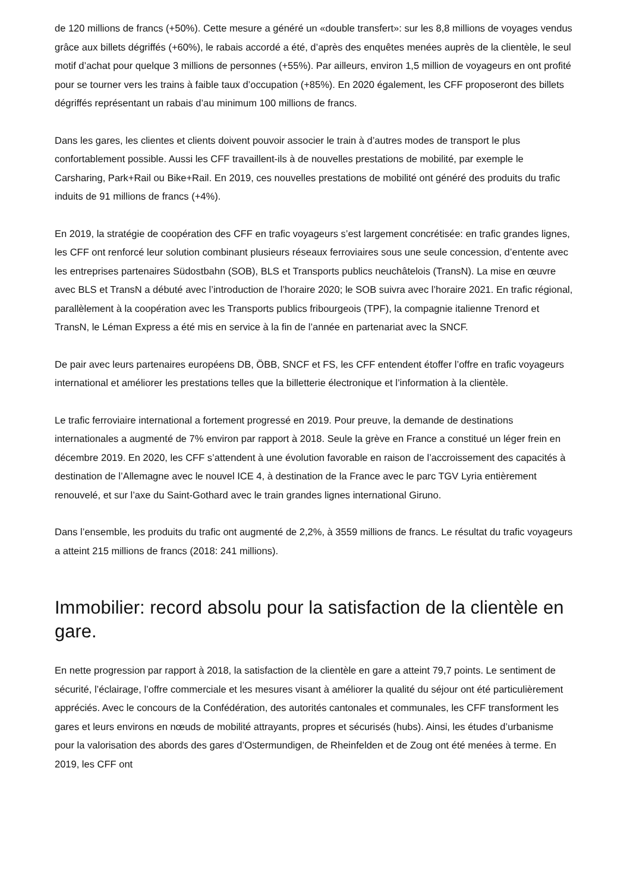de 120 millions de francs (+50%). Cette mesure a généré un «double transfert»: sur les 8,8 millions de voyages vendus grâce aux billets dégriffés (+60%), le rabais accordé a été, d’après des enquêtes menées auprès de la clientèle, le seul motif d’achat pour quelque 3 millions de personnes (+55%). Par ailleurs, environ 1,5 million de voyageurs en ont profité pour se tourner vers les trains à faible taux d’occupation (+85%). En 2020 également, les CFF proposeront des billets dégriffés représentant un rabais d’au minimum 100 millions de francs.
Dans les gares, les clientes et clients doivent pouvoir associer le train à d’autres modes de transport le plus confortablement possible. Aussi les CFF travaillent-ils à de nouvelles prestations de mobilité, par exemple le Carsharing, Park+Rail ou Bike+Rail. En 2019, ces nouvelles prestations de mobilité ont généré des produits du trafic induits de 91 millions de francs (+4%).
En 2019, la stratégie de coopération des CFF en trafic voyageurs s’est largement concrétisée: en trafic grandes lignes, les CFF ont renforcé leur solution combinant plusieurs réseaux ferroviaires sous une seule concession, d’entente avec les entreprises partenaires Südostbahn (SOB), BLS et Transports publics neuchâtelois (TransN). La mise en œuvre avec BLS et TransN a débuté avec l’introduction de l’horaire 2020; le SOB suivra avec l’horaire 2021. En trafic régional, parallèlement à la coopération avec les Transports publics fribourgeois (TPF), la compagnie italienne Trenord et TransN, le Léman Express a été mis en service à la fin de l’année en partenariat avec la SNCF.
De pair avec leurs partenaires européens DB, ÖBB, SNCF et FS, les CFF entendent étoffer l’offre en trafic voyageurs international et améliorer les prestations telles que la billetterie électronique et l’information à la clientèle.
Le trafic ferroviaire international a fortement progressé en 2019. Pour preuve, la demande de destinations internationales a augmenté de 7% environ par rapport à 2018. Seule la grève en France a constitué un léger frein en décembre 2019. En 2020, les CFF s’attendent à une évolution favorable en raison de l’accroissement des capacités à destination de l’Allemagne avec le nouvel ICE 4, à destination de la France avec le parc TGV Lyria entièrement renouvelé, et sur l’axe du Saint-Gothard avec le train grandes lignes international Giruno.
Dans l’ensemble, les produits du trafic ont augmenté de 2,2%, à 3559 millions de francs. Le résultat du trafic voyageurs a atteint 215 millions de francs (2018: 241 millions).
Immobilier: record absolu pour la satisfaction de la clientèle en gare.
En nette progression par rapport à 2018, la satisfaction de la clientèle en gare a atteint 79,7 points. Le sentiment de sécurité, l’éclairage, l’offre commerciale et les mesures visant à améliorer la qualité du séjour ont été particulièrement appréciés. Avec le concours de la Confédération, des autorités cantonales et communales, les CFF transforment les gares et leurs environs en nœuds de mobilité attrayants, propres et sécurisés (hubs). Ainsi, les études d’urbanisme pour la valorisation des abords des gares d’Ostermundigen, de Rheinfelden et de Zoug ont été menées à terme. En 2019, les CFF ont